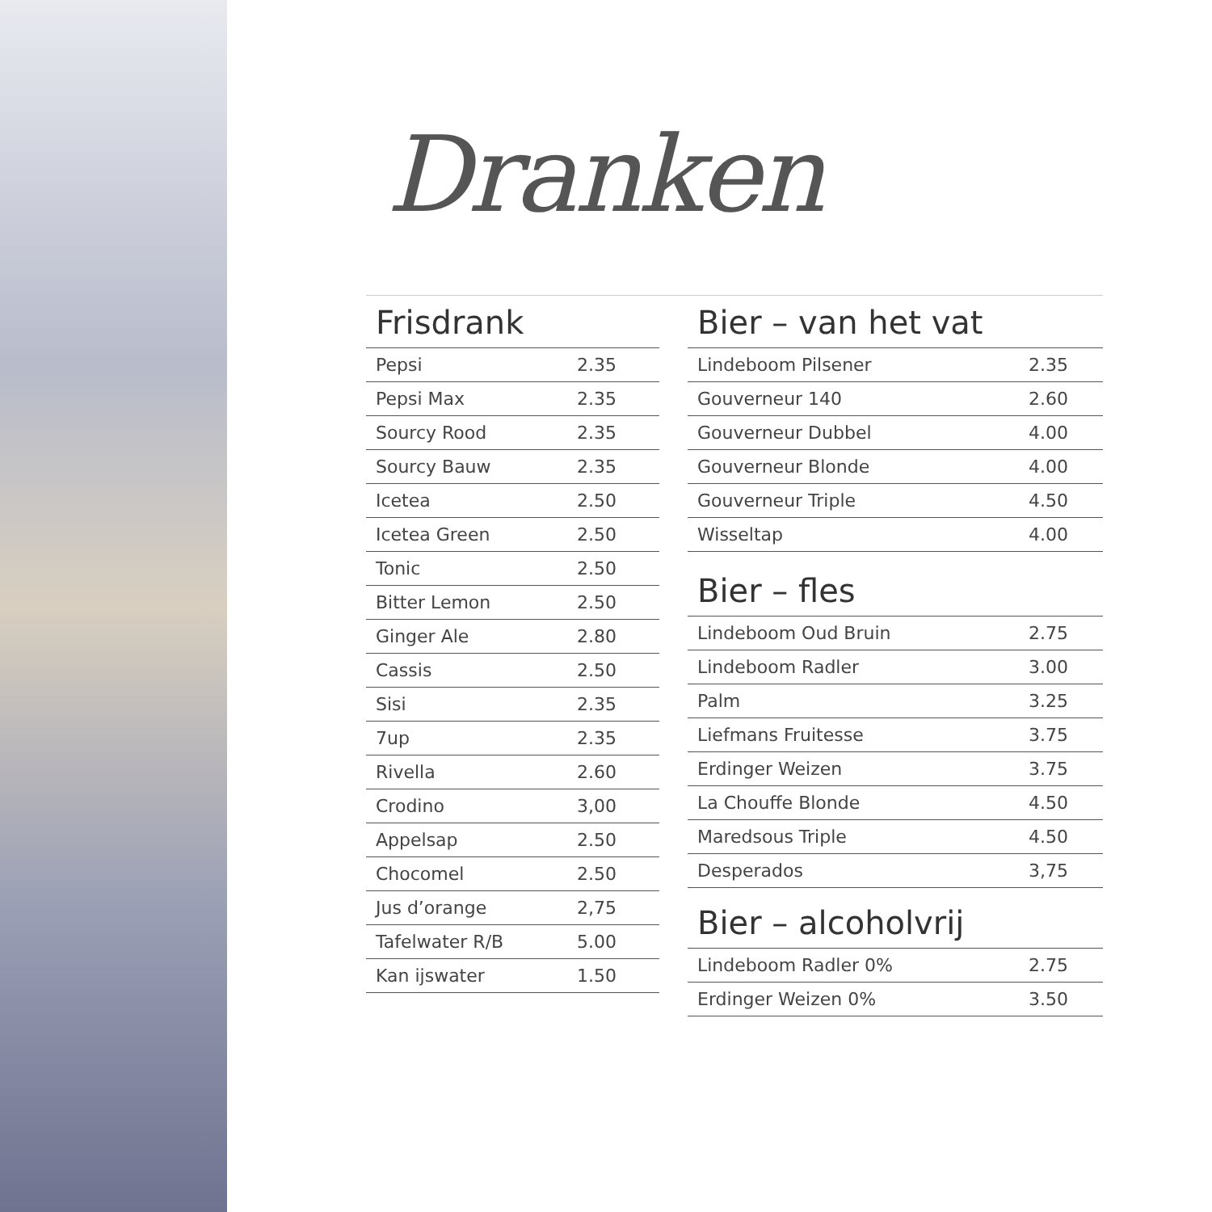Dranken
Frisdrank
| Pepsi | 2.35 |
| Pepsi Max | 2.35 |
| Sourcy Rood | 2.35 |
| Sourcy Bauw | 2.35 |
| Icetea | 2.50 |
| Icetea Green | 2.50 |
| Tonic | 2.50 |
| Bitter Lemon | 2.50 |
| Ginger Ale | 2.80 |
| Cassis | 2.50 |
| Sisi | 2.35 |
| 7up | 2.35 |
| Rivella | 2.60 |
| Crodino | 3,00 |
| Appelsap | 2.50 |
| Chocomel | 2.50 |
| Jus d’orange | 2,75 |
| Tafelwater R/B | 5.00 |
| Kan ijswater | 1.50 |
Bier – van het vat
| Lindeboom Pilsener | 2.35 |
| Gouverneur 140 | 2.60 |
| Gouverneur Dubbel | 4.00 |
| Gouverneur Blonde | 4.00 |
| Gouverneur Triple | 4.50 |
| Wisseltap | 4.00 |
Bier – fles
| Lindeboom Oud Bruin | 2.75 |
| Lindeboom Radler | 3.00 |
| Palm | 3.25 |
| Liefmans Fruitesse | 3.75 |
| Erdinger Weizen | 3.75 |
| La Chouffe Blonde | 4.50 |
| Maredsous Triple | 4.50 |
| Desperados | 3,75 |
Bier – alcoholvrij
| Lindeboom Radler 0% | 2.75 |
| Erdinger Weizen 0% | 3.50 |